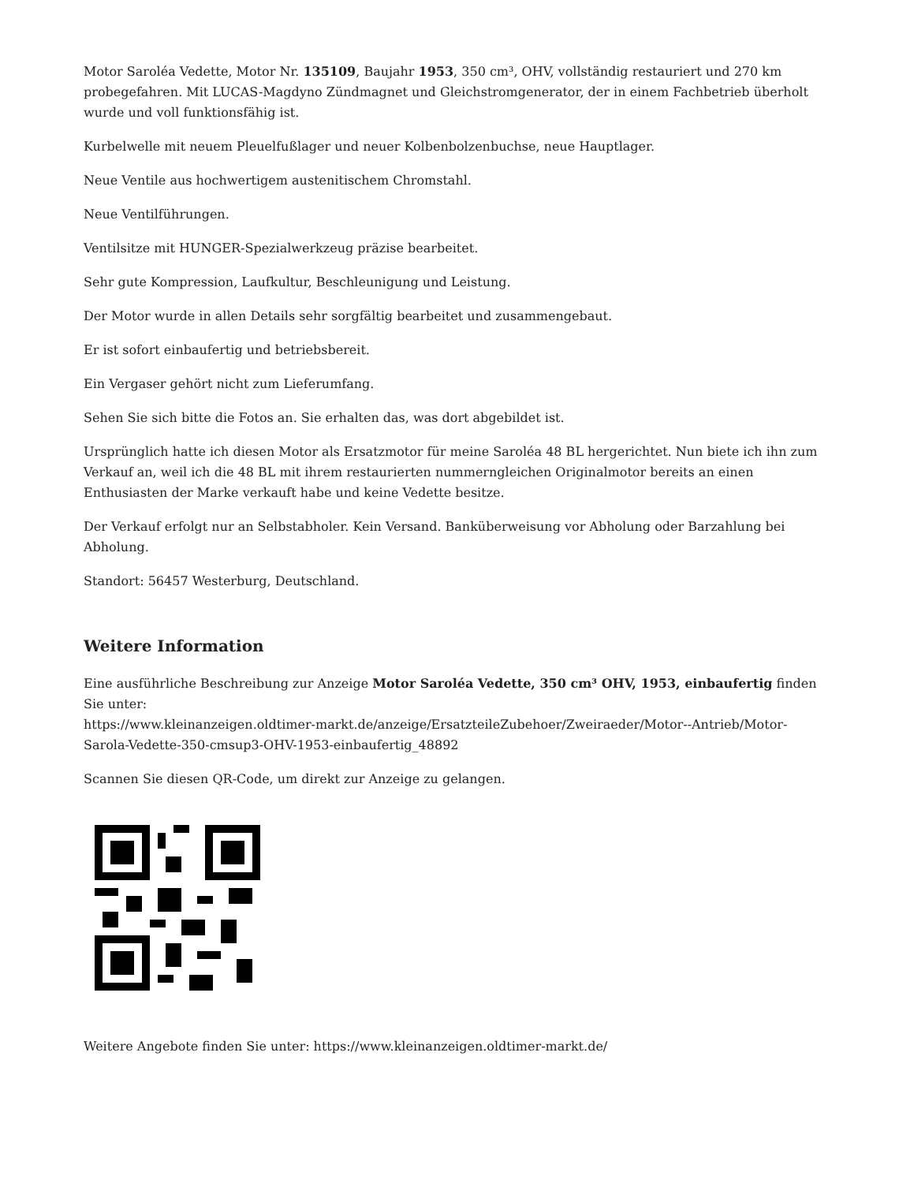Motor Saroléa Vedette, Motor Nr. 135109, Baujahr 1953, 350 cm³, OHV, vollständig restauriert und 270 km probegefahren. Mit LUCAS-Magdyno Zündmagnet und Gleichstromgenerator, der in einem Fachbetrieb überholt wurde und voll funktionsfähig ist.
Kurbelwelle mit neuem Pleuelfußlager und neuer Kolbenbolzenbuchse, neue Hauptlager.
Neue Ventile aus hochwertigem austenitischem Chromstahl.
Neue Ventilführungen.
Ventilsitze mit HUNGER-Spezialwerkzeug präzise bearbeitet.
Sehr gute Kompression, Laufkultur, Beschleunigung und Leistung.
Der Motor wurde in allen Details sehr sorgfältig bearbeitet und zusammengebaut.
Er ist sofort einbaufertig und betriebsbereit.
Ein Vergaser gehört nicht zum Lieferumfang.
Sehen Sie sich bitte die Fotos an. Sie erhalten das, was dort abgebildet ist.
Ursprünglich hatte ich diesen Motor als Ersatzmotor für meine Saroléa 48 BL hergerichtet. Nun biete ich ihn zum Verkauf an, weil ich die 48 BL mit ihrem restaurierten nummerngleichen Originalmotor bereits an einen Enthusiasten der Marke verkauft habe und keine Vedette besitze.
Der Verkauf erfolgt nur an Selbstabholer. Kein Versand. Banküberweisung vor Abholung oder Barzahlung bei Abholung.
Standort: 56457 Westerburg, Deutschland.
Weitere Information
Eine ausführliche Beschreibung zur Anzeige Motor Saroléa Vedette, 350 cm³ OHV, 1953, einbaufertig finden Sie unter:
https://www.kleinanzeigen.oldtimer-markt.de/anzeige/ErsatzteileZubehoer/Zweiraeder/Motor--Antrieb/Motor-Sarola-Vedette-350-cmsup3-OHV-1953-einbaufertig_48892
Scannen Sie diesen QR-Code, um direkt zur Anzeige zu gelangen.
Weitere Angebote finden Sie unter: https://www.kleinanzeigen.oldtimer-markt.de/